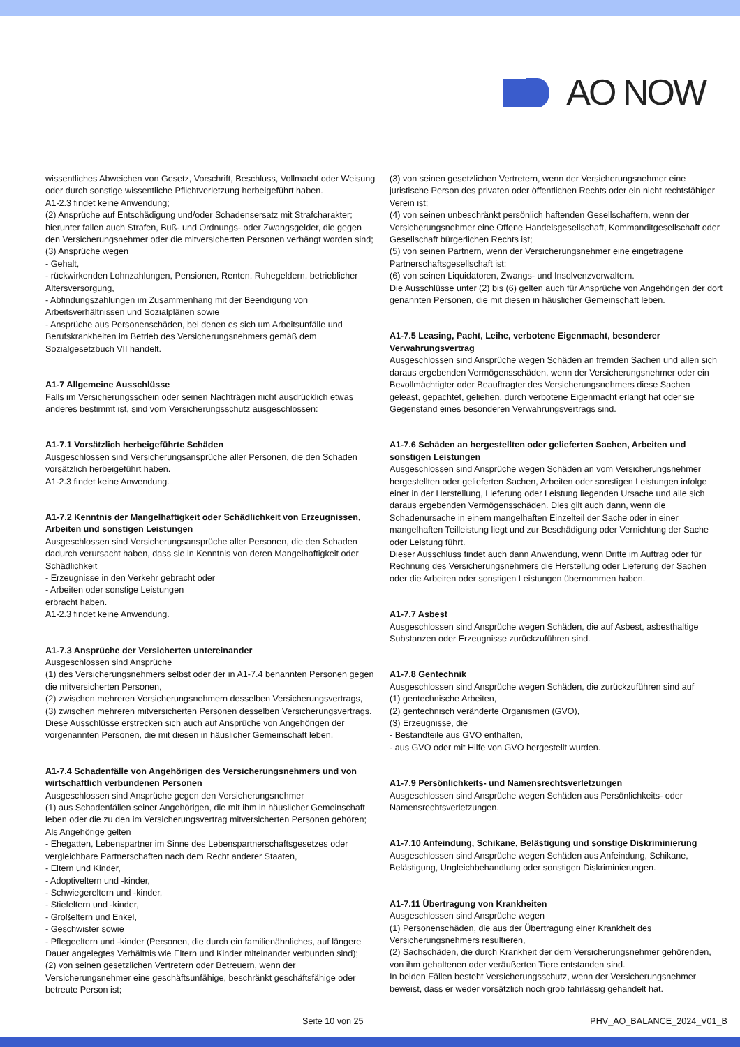AO NOW
wissentliches Abweichen von Gesetz, Vorschrift, Beschluss, Vollmacht oder Weisung oder durch sonstige wissentliche Pflichtverletzung herbeigeführt haben.
A1-2.3 findet keine Anwendung;
(2) Ansprüche auf Entschädigung und/oder Schadensersatz mit Strafcharakter; hierunter fallen auch Strafen, Buß- und Ordnungs- oder Zwangsgelder, die gegen den Versicherungsnehmer oder die mitversicherten Personen verhängt worden sind;
(3) Ansprüche wegen
- Gehalt,
- rückwirkenden Lohnzahlungen, Pensionen, Renten, Ruhegeldern, betrieblicher Altersversorgung,
- Abfindungszahlungen im Zusammenhang mit der Beendigung von Arbeitsverhältnissen und Sozialplänen sowie
- Ansprüche aus Personenschäden, bei denen es sich um Arbeitsunfälle und Berufskrankheiten im Betrieb des Versicherungsnehmers gemäß dem Sozialgesetzbuch VII handelt.
A1-7 Allgemeine Ausschlüsse
Falls im Versicherungsschein oder seinen Nachträgen nicht ausdrücklich etwas anderes bestimmt ist, sind vom Versicherungsschutz ausgeschlossen:
A1-7.1 Vorsätzlich herbeigeführte Schäden
Ausgeschlossen sind Versicherungsansprüche aller Personen, die den Schaden vorsätzlich herbeigeführt haben.
A1-2.3 findet keine Anwendung.
A1-7.2 Kenntnis der Mangelhaftigkeit oder Schädlichkeit von Erzeugnissen, Arbeiten und sonstigen Leistungen
Ausgeschlossen sind Versicherungsansprüche aller Personen, die den Schaden dadurch verursacht haben, dass sie in Kenntnis von deren Mangelhaftigkeit oder Schädlichkeit
- Erzeugnisse in den Verkehr gebracht oder
- Arbeiten oder sonstige Leistungen
erbracht haben.
A1-2.3 findet keine Anwendung.
A1-7.3 Ansprüche der Versicherten untereinander
Ausgeschlossen sind Ansprüche
(1) des Versicherungsnehmers selbst oder der in A1-7.4 benannten Personen gegen die mitversicherten Personen,
(2) zwischen mehreren Versicherungsnehmern desselben Versicherungsvertrags,
(3) zwischen mehreren mitversicherten Personen desselben Versicherungsvertrags.
Diese Ausschlüsse erstrecken sich auch auf Ansprüche von Angehörigen der vorgenannten Personen, die mit diesen in häuslicher Gemeinschaft leben.
A1-7.4 Schadenfälle von Angehörigen des Versicherungsnehmers und von wirtschaftlich verbundenen Personen
Ausgeschlossen sind Ansprüche gegen den Versicherungsnehmer
(1) aus Schadenfällen seiner Angehörigen, die mit ihm in häuslicher Gemeinschaft leben oder die zu den im Versicherungsvertrag mitversicherten Personen gehören;
Als Angehörige gelten
- Ehegatten, Lebenspartner im Sinne des Lebenspartnerschaftsgesetzes oder vergleichbare Partnerschaften nach dem Recht anderer Staaten,
- Eltern und Kinder,
- Adoptiveltern und -kinder,
- Schwiegereltern und -kinder,
- Stiefeltern und -kinder,
- Großeltern und Enkel,
- Geschwister sowie
- Pflegeeltern und -kinder (Personen, die durch ein familienähnliches, auf längere Dauer angelegtes Verhältnis wie Eltern und Kinder miteinander verbunden sind);
(2) von seinen gesetzlichen Vertretern oder Betreuern, wenn der Versicherungsnehmer eine geschäftsunfähige, beschränkt geschäftsfähige oder betreute Person ist;
(3) von seinen gesetzlichen Vertretern, wenn der Versicherungsnehmer eine juristische Person des privaten oder öffentlichen Rechts oder ein nicht rechtsfähiger Verein ist;
(4) von seinen unbeschränkt persönlich haftenden Gesellschaftern, wenn der Versicherungsnehmer eine Offene Handelsgesellschaft, Kommanditgesellschaft oder Gesellschaft bürgerlichen Rechts ist;
(5) von seinen Partnern, wenn der Versicherungsnehmer eine eingetragene Partnerschaftsgesellschaft ist;
(6) von seinen Liquidatoren, Zwangs- und Insolvenzverwaltern.
Die Ausschlüsse unter (2) bis (6) gelten auch für Ansprüche von Angehörigen der dort genannten Personen, die mit diesen in häuslicher Gemeinschaft leben.
A1-7.5 Leasing, Pacht, Leihe, verbotene Eigenmacht, besonderer Verwahrungsvertrag
Ausgeschlossen sind Ansprüche wegen Schäden an fremden Sachen und allen sich daraus ergebenden Vermögensschäden, wenn der Versicherungsnehmer oder ein Bevollmächtigter oder Beauftragter des Versicherungsnehmers diese Sachen geleast, gepachtet, geliehen, durch verbotene Eigenmacht erlangt hat oder sie Gegenstand eines besonderen Verwahrungsvertrags sind.
A1-7.6 Schäden an hergestellten oder gelieferten Sachen, Arbeiten und sonstigen Leistungen
Ausgeschlossen sind Ansprüche wegen Schäden an vom Versicherungsnehmer hergestellten oder gelieferten Sachen, Arbeiten oder sonstigen Leistungen infolge einer in der Herstellung, Lieferung oder Leistung liegenden Ursache und alle sich daraus ergebenden Vermögensschäden. Dies gilt auch dann, wenn die Schadenursache in einem mangelhaften Einzelteil der Sache oder in einer mangelhaften Teilleistung liegt und zur Beschädigung oder Vernichtung der Sache oder Leistung führt.
Dieser Ausschluss findet auch dann Anwendung, wenn Dritte im Auftrag oder für Rechnung des Versicherungsnehmers die Herstellung oder Lieferung der Sachen oder die Arbeiten oder sonstigen Leistungen übernommen haben.
A1-7.7 Asbest
Ausgeschlossen sind Ansprüche wegen Schäden, die auf Asbest, asbesthaltige Substanzen oder Erzeugnisse zurückzuführen sind.
A1-7.8 Gentechnik
Ausgeschlossen sind Ansprüche wegen Schäden, die zurückzuführen sind auf
(1) gentechnische Arbeiten,
(2) gentechnisch veränderte Organismen (GVO),
(3) Erzeugnisse, die
- Bestandteile aus GVO enthalten,
- aus GVO oder mit Hilfe von GVO hergestellt wurden.
A1-7.9 Persönlichkeits- und Namensrechtsverletzungen
Ausgeschlossen sind Ansprüche wegen Schäden aus Persönlichkeits- oder Namensrechtsverletzungen.
A1-7.10 Anfeindung, Schikane, Belästigung und sonstige Diskriminierung
Ausgeschlossen sind Ansprüche wegen Schäden aus Anfeindung, Schikane, Belästigung, Ungleichbehandlung oder sonstigen Diskriminierungen.
A1-7.11 Übertragung von Krankheiten
Ausgeschlossen sind Ansprüche wegen
(1) Personenschäden, die aus der Übertragung einer Krankheit des Versicherungsnehmers resultieren,
(2) Sachschäden, die durch Krankheit der dem Versicherungsnehmer gehörenden, von ihm gehaltenen oder veräußerten Tiere entstanden sind.
In beiden Fällen besteht Versicherungsschutz, wenn der Versicherungsnehmer beweist, dass er weder vorsätzlich noch grob fahrlässig gehandelt hat.
Seite 10 von 25 PHV_AO_BALANCE_2024_V01_B